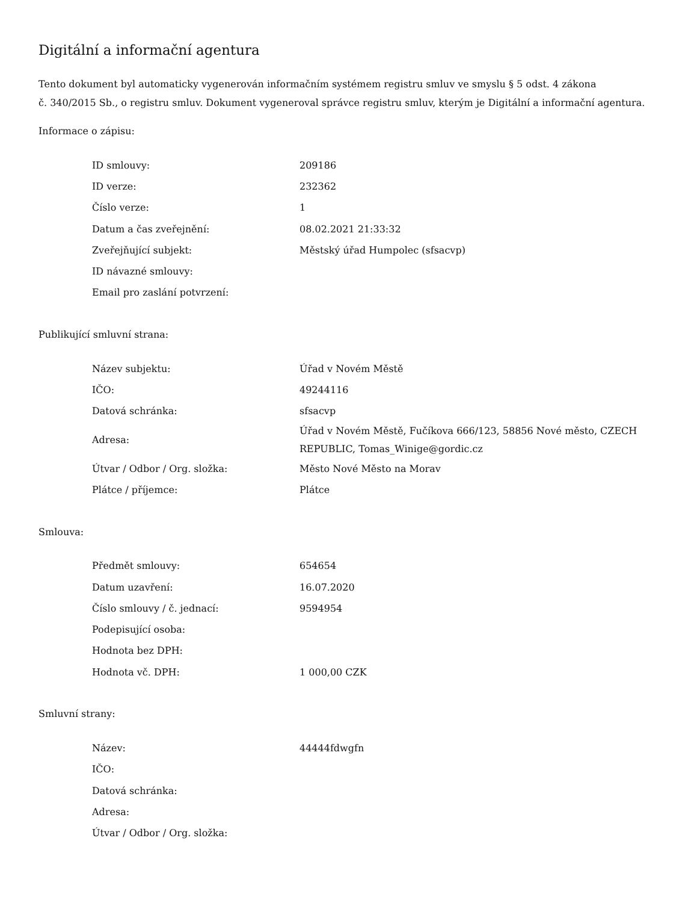Digitální a informační agentura
Tento dokument byl automaticky vygenerován informačním systémem registru smluv ve smyslu § 5 odst. 4 zákona
č. 340/2015 Sb., o registru smluv. Dokument vygeneroval správce registru smluv, kterým je Digitální a informační agentura.
Informace o zápisu:
| ID smlouvy: | 209186 |
| ID verze: | 232362 |
| Číslo verze: | 1 |
| Datum a čas zveřejnění: | 08.02.2021 21:33:32 |
| Zveřejňující subjekt: | Městský úřad Humpolec (sfsacvp) |
| ID návazné smlouvy: | |
| Email pro zaslání potvrzení: | |
Publikující smluvní strana:
| Název subjektu: | Úřad v Novém Městě |
| IČO: | 49244116 |
| Datová schránka: | sfsacvp |
| Adresa: | Úřad v Novém Městě, Fučíkova 666/123, 58856 Nové město, CZECH REPUBLIC, Tomas_Winige@gordic.cz |
| Útvar / Odbor / Org. složka: | Město Nové Město na Morav |
| Plátce / příjemce: | Plátce |
Smlouva:
| Předmět smlouvy: | 654654 |
| Datum uzavření: | 16.07.2020 |
| Číslo smlouvy / č. jednací: | 9594954 |
| Podepisující osoba: | |
| Hodnota bez DPH: | |
| Hodnota vč. DPH: | 1 000,00 CZK |
Smluvní strany:
| Název: | 44444fdwgfn |
| IČO: | |
| Datová schránka: | |
| Adresa: | |
| Útvar / Odbor / Org. složka: | |